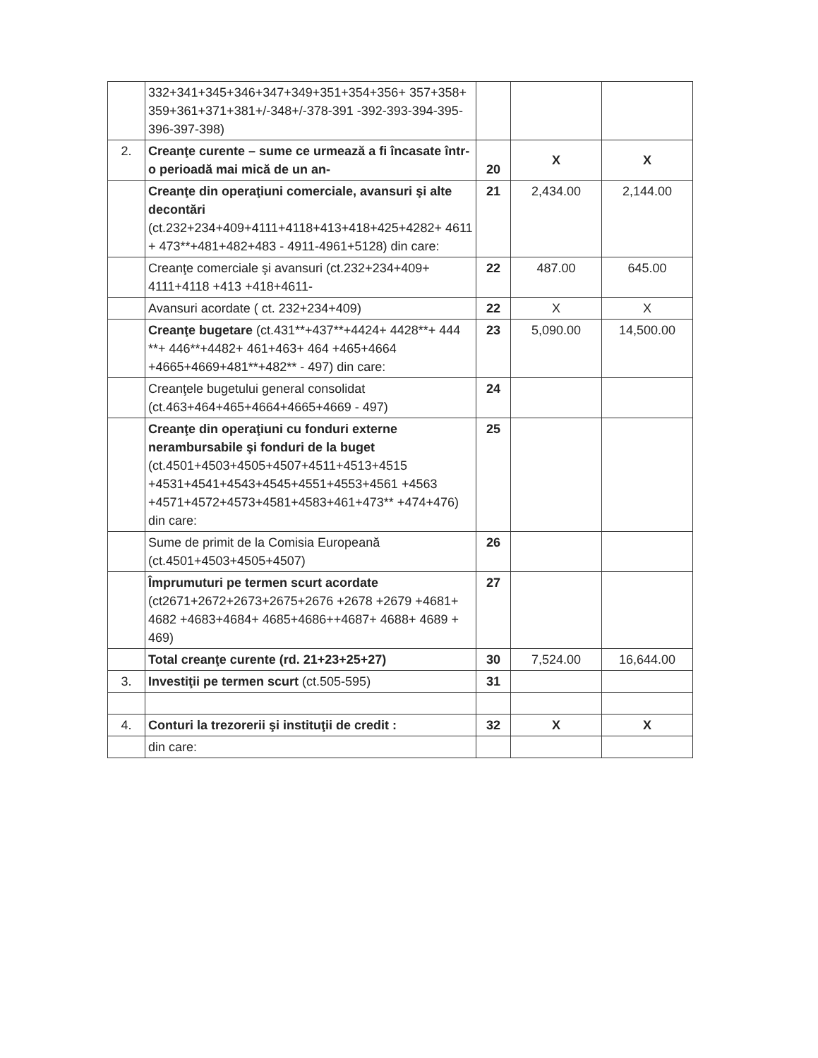| | 332+341+345+346+347+349+351+354+356+ 357+358+ 359+361+371+381+/-348+/-378-391 -392-393-394-395-396-397-398) | | | |
| 2. | Creanţe curente – sume ce urmează a fi încasate într-o perioadă mai mică de un an- | 20 | X | X |
| | Creanţe din operaţiuni comerciale, avansuri şi alte decontări (ct.232+234+409+4111+4118+413+418+425+4282+ 4611 + 473**+481+482+483 - 4911-4961+5128) din care: | 21 | 2,434.00 | 2,144.00 |
| | Creanţe comerciale şi avansuri (ct.232+234+409+ 4111+4118 +413 +418+4611- | 22 | 487.00 | 645.00 |
| | Avansuri acordate ( ct. 232+234+409) | 22 | X | X |
| | Creanţe bugetare (ct.431**+437**+4424+ 4428**+ 444 **+ 446**+4482+ 461+463+ 464 +465+4664 +4665+4669+481**+482** - 497) din care: | 23 | 5,090.00 | 14,500.00 |
| | Creanţele bugetului general consolidat (ct.463+464+465+4664+4665+4669 - 497) | 24 | | |
| | Creanţe din operaţiuni cu fonduri externe nerambursabile şi fonduri de la buget (ct.4501+4503+4505+4507+4511+4513+4515 +4531+4541+4543+4545+4551+4553+4561 +4563 +4571+4572+4573+4581+4583+461+473** +474+476) din care: | 25 | | |
| | Sume de primit de la Comisia Europeană (ct.4501+4503+4505+4507) | 26 | | |
| | Împrumuturi pe termen scurt acordate (ct2671+2672+2673+2675+2676 +2678 +2679 +4681+ 4682 +4683+4684+ 4685+4686++4687+ 4688+ 4689 + 469) | 27 | | |
| | Total creanţe curente (rd. 21+23+25+27) | 30 | 7,524.00 | 16,644.00 |
| 3. | Investiţii pe termen scurt (ct.505-595) | 31 | | |
| 4. | Conturi la trezorerii şi instituţii de credit : | 32 | X | X |
| | din care: | | | |